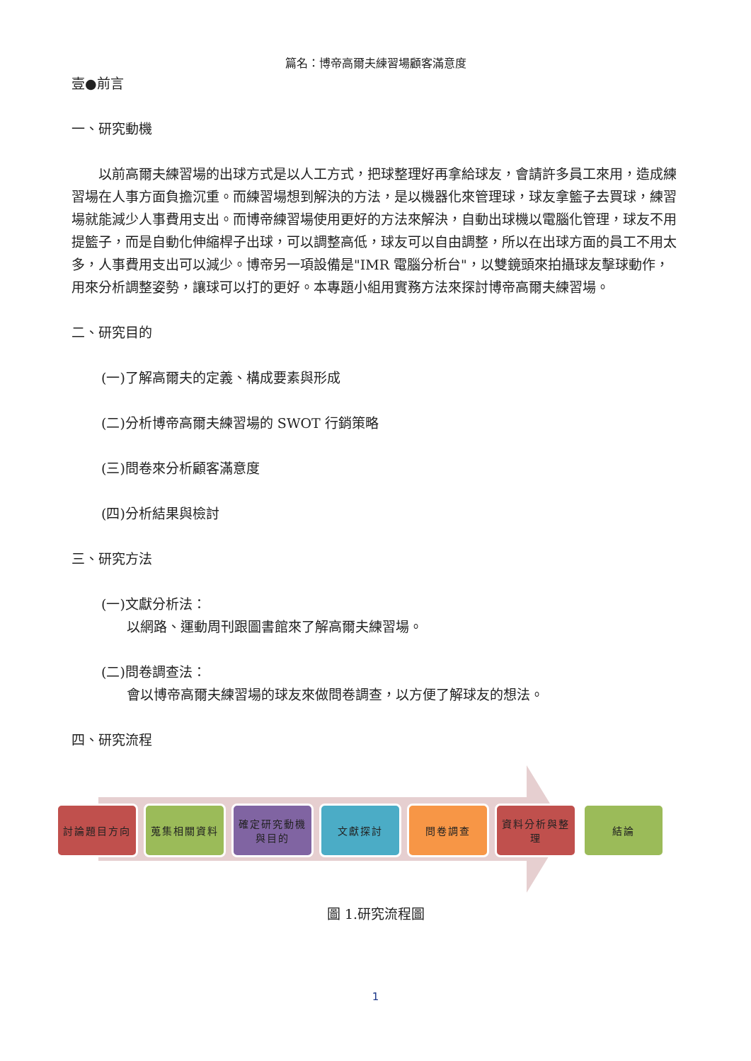篇名：博帝高爾夫練習場顧客滿意度
壹●前言
一、研究動機
　　以前高爾夫練習場的出球方式是以人工方式，把球整理好再拿給球友，會請許多員工來用，造成練習場在人事方面負擔沉重。而練習場想到解決的方法，是以機器化來管理球，球友拿籃子去買球，練習場就能減少人事費用支出。而博帝練習場使用更好的方法來解決，自動出球機以電腦化管理，球友不用提籃子，而是自動化伸縮桿子出球，可以調整高低，球友可以自由調整，所以在出球方面的員工不用太多，人事費用支出可以減少。博帝另一項設備是"IMR 電腦分析台"，以雙鏡頭來拍攝球友擊球動作，用來分析調整姿勢，讓球可以打的更好。本專題小組用實務方法來探討博帝高爾夫練習場。
二、研究目的
(一)了解高爾夫的定義、構成要素與形成
(二)分析博帝高爾夫練習場的 SWOT 行銷策略
(三)問卷來分析顧客滿意度
(四)分析結果與檢討
三、研究方法
(一)文獻分析法：
以網路、運動周刊跟圖書館來了解高爾夫練習場。
(二)問卷調查法：
會以博帝高爾夫練習場的球友來做問卷調查，以方便了解球友的想法。
四、研究流程
討論題目方向 蒐集相關資料 確定研究動機與目的
文獻探討 問卷調查 資料分析與整理
結論
圖 1.研究流程圖
1